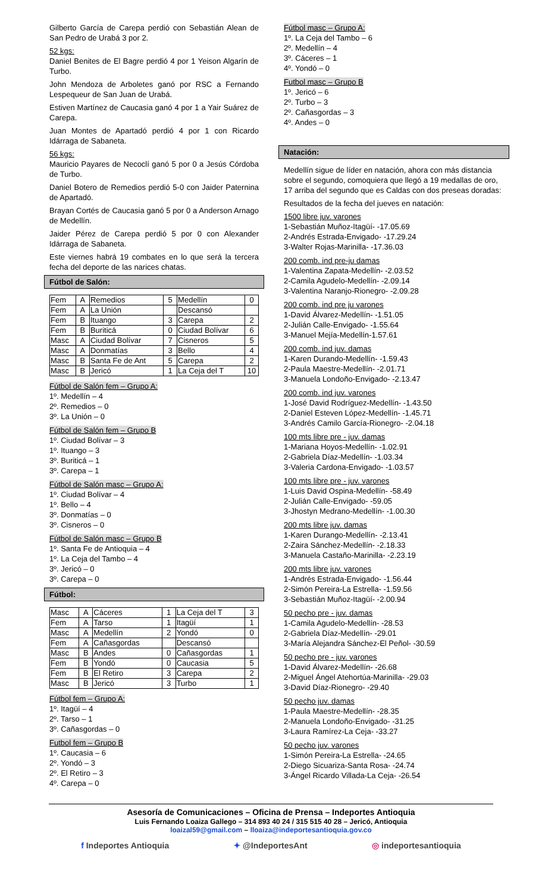Gilberto García de Carepa perdió con Sebastián Alean de San Pedro de Urabá 3 por 2.
52 kgs:
Daniel Benites de El Bagre perdió 4 por 1 Yeison Algarín de Turbo.
John Mendoza de Arboletes ganó por RSC a Fernando Lespequeur de San Juan de Urabá.
Estiven Martínez de Caucasia ganó 4 por 1 a Yair Suárez de Carepa.
Juan Montes de Apartadó perdió 4 por 1 con Ricardo Idárraga de Sabaneta.
56 kgs:
Mauricio Payares de Necoclí ganó 5 por 0 a Jesús Córdoba de Turbo.
Daniel Botero de Remedios perdió 5-0 con Jaider Paternina de Apartadó.
Brayan Cortés de Caucasia ganó 5 por 0 a Anderson Arnago de Medellín.
Jaider Pérez de Carepa perdió 5 por 0 con Alexander Idárraga de Sabaneta.
Este viernes habrá 19 combates en lo que será la tercera fecha del deporte de las narices chatas.
Fútbol de Salón:
| Fem | A | Remedios | 5 | Medellín | 0 |
| Fem | A | La Unión | | Descansó | |
| Fem | B | Ituango | 3 | Carepa | 2 |
| Fem | B | Buriticá | 0 | Ciudad Bolívar | 6 |
| Masc | A | Ciudad Bolívar | 7 | Cisneros | 5 |
| Masc | A | Donmatías | 3 | Bello | 4 |
| Masc | B | Santa Fe de Ant | 5 | Carepa | 2 |
| Masc | B | Jericó | 1 | La Ceja del T | 10 |
Fútbol de Salón fem – Grupo A:
1º. Medellín – 4
2º. Remedios – 0
3º. La Unión – 0
Fútbol de Salón fem – Grupo B
1º. Ciudad Bolívar – 3
1º. Ituango – 3
3º. Buriticá – 1
3º. Carepa – 1
Fútbol de Salón masc – Grupo A:
1º. Ciudad Bolívar – 4
1º. Bello – 4
3º. Donmatías – 0
3º. Cisneros – 0
Fútbol de Salón masc – Grupo B
1º. Santa Fe de Antioquia – 4
1º. La Ceja del Tambo – 4
3º. Jericó – 0
3º. Carepa – 0
Fútbol:
| Masc | A | Cáceres | 1 | La Ceja del T | 3 |
| Fem | A | Tarso | 1 | Itagüí | 1 |
| Masc | A | Medellín | 2 | Yondó | 0 |
| Fem | A | Cañasgordas | | Descansó | |
| Masc | B | Andes | 0 | Cañasgordas | 1 |
| Fem | B | Yondó | 0 | Caucasia | 5 |
| Fem | B | El Retiro | 3 | Carepa | 2 |
| Masc | B | Jericó | 3 | Turbo | 1 |
Fútbol fem – Grupo A:
1º. Itagüí – 4
2º. Tarso – 1
3º. Cañasgordas – 0
Futbol fem – Grupo B
1º. Caucasia – 6
2º. Yondó – 3
2º. El Retiro – 3
4º. Carepa – 0
Fútbol masc – Grupo A:
1º. La Ceja del Tambo – 6
2º. Medellín – 4
3º. Cáceres – 1
4º. Yondó – 0
Futbol masc – Grupo B
1º. Jericó – 6
2º. Turbo – 3
2º. Cañasgordas – 3
4º. Andes – 0
Natación:
Medellín sigue de líder en natación, ahora con más distancia sobre el segundo, comoquiera que llegó a 19 medallas de oro, 17 arriba del segundo que es Caldas con dos preseas doradas:
Resultados de la fecha del jueves en natación:
1500 libre juv. varones
1-Sebastián Muñoz-Itagüí- -17.05.69
2-Andrés Estrada-Envigado- -17.29.24
3-Walter Rojas-Marinilla- -17.36.03
200 comb. ind pre-ju damas
1-Valentina Zapata-Medellín- -2.03.52
2-Camila Agudelo-Medellín- -2.09.14
3-Valentina Naranjo-Rionegro- -2.09.28
200 comb. ind pre ju varones
1-David Álvarez-Medellín- -1.51.05
2-Julián Calle-Envigado- -1.55.64
3-Manuel Mejía-Medellín-1.57.61
200 comb. ind juv. damas
1-Karen Durando-Medellín- -1.59.43
2-Paula Maestre-Medellín- -2.01.71
3-Manuela Londoño-Envigado- -2.13.47
200 comb. ind juv. varones
1-José David Rodríguez-Medellín- -1.43.50
2-Daniel Esteven López-Medellín- -1.45.71
3-Andrés Camilo García-Rionegro- -2.04.18
100 mts libre pre - juv. damas
1-Mariana Hoyos-Medellín- -1.02.91
2-Gabriela Díaz-Medellín- -1.03.34
3-Valeria Cardona-Envigado- -1.03.57
100 mts libre pre - juv. varones
1-Luis David Ospina-Medellín- -58.49
2-Julián Calle-Envigado- -59.05
3-Jhostyn Medrano-Medellín- -1.00.30
200 mts libre juv. damas
1-Karen Durango-Medellín- -2.13.41
2-Zaira Sánchez-Medellín- -2.18.33
3-Manuela Castaño-Marinilla- -2.23.19
200 mts libre juv. varones
1-Andrés Estrada-Envigado- -1.56.44
2-Simón Pereira-La Estrella- -1.59.56
3-Sebastián Muñoz-Itagüí- -2.00.94
50 pecho pre - juv. damas
1-Camila Agudelo-Medellín- -28.53
2-Gabriela Díaz-Medellín- -29.01
3-María Alejandra Sánchez-El Peñol- -30.59
50 pecho pre - juv. varones
1-David Álvarez-Medellín- -26.68
2-Miguel Ángel Atehortúa-Marinilla- -29.03
3-David Díaz-Rionegro- -29.40
50 pecho juv. damas
1-Paula Maestre-Medellín- -28.35
2-Manuela Londoño-Envigado- -31.25
3-Laura Ramírez-La Ceja- -33.27
50 pecho juv. varones
1-Simón Pereira-La Estrella- -24.65
2-Diego Sicuariza-Santa Rosa- -24.74
3-Ángel Ricardo Villada-La Ceja- -26.54
Asesoría de Comunicaciones – Oficina de Prensa – Indeportes Antioquia
Luis Fernando Loaiza Gallego – 314 893 40 24 / 315 515 40 28 – Jericó, Antioquia
loaizal59@gmail.com – lloaiza@indeportesantioquia.gov.co
f Indeportes Antioquia ✦ @IndeportesAnt ◎ indeportesantioquia